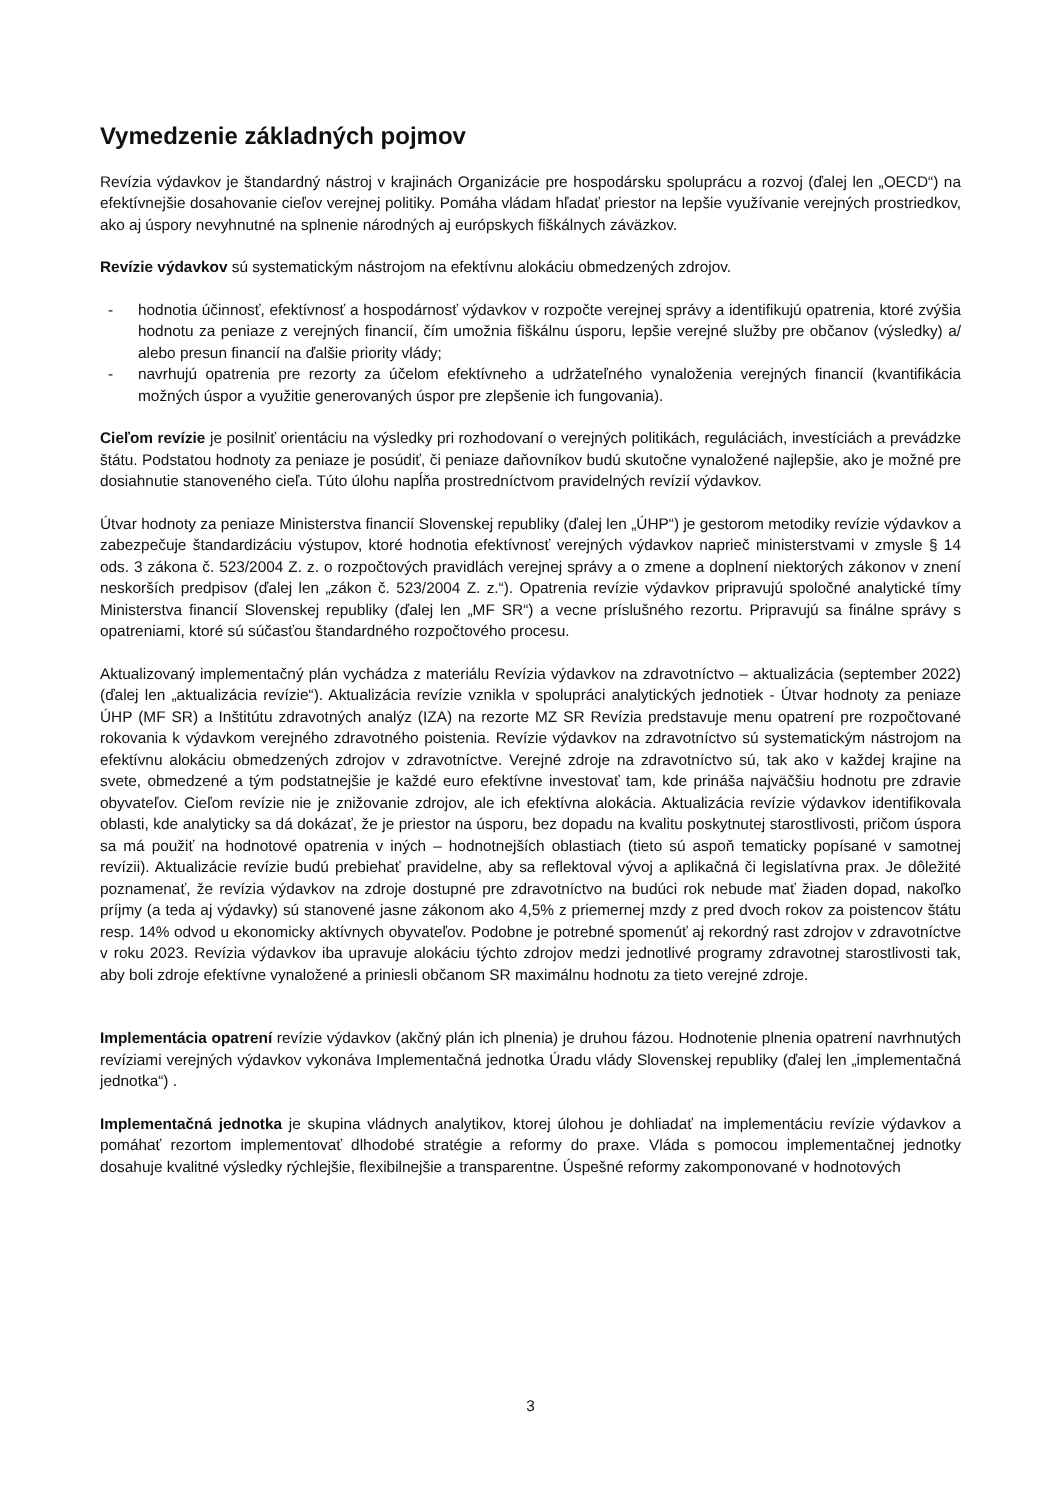Vymedzenie základných pojmov
Revízia výdavkov je štandardný nástroj v krajinách Organizácie pre hospodársku spoluprácu a rozvoj (ďalej len „OECD“) na efektívnejšie dosahovanie cieľov verejnej politiky. Pomáha vládam hľadať priestor na lepšie využívanie verejných prostriedkov, ako aj úspory nevyhnutné na splnenie národných aj európskych fiškálnych záväzkov.
Revízie výdavkov sú systematickým nástrojom na efektívnu alokáciu obmedzených zdrojov.
- hodnotia účinnosť, efektívnosť a hospodárnosť výdavkov v rozpočte verejnej správy a identifikujú opatrenia, ktoré zvýšia hodnotu za peniaze z verejných financií, čím umožnia fiškálnu úsporu, lepšie verejné služby pre občanov (výsledky) a/ alebo presun financií na ďalšie priority vlády;
- navrhujú opatrenia pre rezorty za účelom efektívneho a udržateľného vynaloženia verejných financií (kvantifikácia možných úspor a využitie generovaných úspor pre zlepšenie ich fungovania).
Cieľom revízie je posilniť orientáciu na výsledky pri rozhodovaní o verejných politikách, reguláciách, investíciách a prevádzke štátu. Podstatou hodnoty za peniaze je posúdiť, či peniaze daňovníkov budú skutočne vynaložené najlepšie, ako je možné pre dosiahnutie stanoveného cieľa. Túto úlohu napĺňa prostredníctvom pravidelných revízií výdavkov.
Útvar hodnoty za peniaze Ministerstva financií Slovenskej republiky (ďalej len „ÚHP“) je gestorom metodiky revízie výdavkov a zabezpečuje štandardizáciu výstupov, ktoré hodnotia efektívnosť verejných výdavkov naprieč ministerstvami v zmysle § 14 ods. 3 zákona č. 523/2004 Z. z. o rozpočtových pravidlách verejnej správy a o zmene a doplnení niektorých zákonov v znení neskorších predpisov (ďalej len „zákon č. 523/2004 Z. z.“). Opatrenia revízie výdavkov pripravujú spoločné analytické tímy Ministerstva financií Slovenskej republiky (ďalej len „MF SR“) a vecne príslušného rezortu. Pripravujú sa finálne správy s opatreniami, ktoré sú súčasťou štandardného rozpočtového procesu.
Aktualizovaný implementačný plán vychádza z materiálu Revízia výdavkov na zdravotníctvo – aktualizácia (september 2022) (ďalej len „aktualizácia revízie“). Aktualizácia revízie vznikla v spolupráci analytických jednotiek - Útvar hodnoty za peniaze ÚHP (MF SR) a Inštitútu zdravotných analýz (IZA) na rezorte MZ SR Revízia predstavuje menu opatrení pre rozpočtované rokovania k výdavkom verejného zdravotného poistenia. Revízie výdavkov na zdravotníctvo sú systematickým nástrojom na efektívnu alokáciu obmedzených zdrojov v zdravotníctve. Verejné zdroje na zdravotníctvo sú, tak ako v každej krajine na svete, obmedzené a tým podstatnejšie je každé euro efektívne investovať tam, kde prináša najväčšiu hodnotu pre zdravie obyvateľov. Cieľom revízie nie je znižovanie zdrojov, ale ich efektívna alokácia. Aktualizácia revízie výdavkov identifikovala oblasti, kde analyticky sa dá dokázať, že je priestor na úsporu, bez dopadu na kvalitu poskytnutej starostlivosti, pričom úspora sa má použiť na hodnotové opatrenia v iných – hodnotnejších oblastiach (tieto sú aspoň tematicky popísané v samotnej revízii). Aktualizácie revízie budú prebiehať pravidelne, aby sa reflektoval vývoj a aplikačná či legislatívna prax. Je dôležité poznamenať, že revízia výdavkov na zdroje dostupné pre zdravotníctvo na budúci rok nebude mať žiaden dopad, nakoľko príjmy (a teda aj výdavky) sú stanovené jasne zákonom ako 4,5% z priemernej mzdy z pred dvoch rokov za poistencov štátu resp. 14% odvod u ekonomicky aktívnych obyvateľov. Podobne je potrebné spomenúť aj rekordný rast zdrojov v zdravotníctve v roku 2023. Revízia výdavkov iba upravuje alokáciu týchto zdrojov medzi jednotlivé programy zdravotnej starostlivosti tak, aby boli zdroje efektívne vynaložené a priniesli občanom SR maximálnu hodnotu za tieto verejné zdroje.
Implementácia opatrení revízie výdavkov (akčný plán ich plnenia) je druhou fázou. Hodnotenie plnenia opatrení navrhnutých revíziami verejných výdavkov vykonáva Implementačná jednotka Úradu vlády Slovenskej republiky (ďalej len „implementačná jednotka“) .
Implementačná jednotka je skupina vládnych analytikov, ktorej úlohou je dohliadať na implementáciu revízie výdavkov a pomáhať rezortom implementovať dlhodobé stratégie a reformy do praxe. Vláda s pomocou implementačnej jednotky dosahuje kvalitné výsledky rýchlejšie, flexibilnejšie a transparentne. Úspešné reformy zakomponované v hodnotových
3